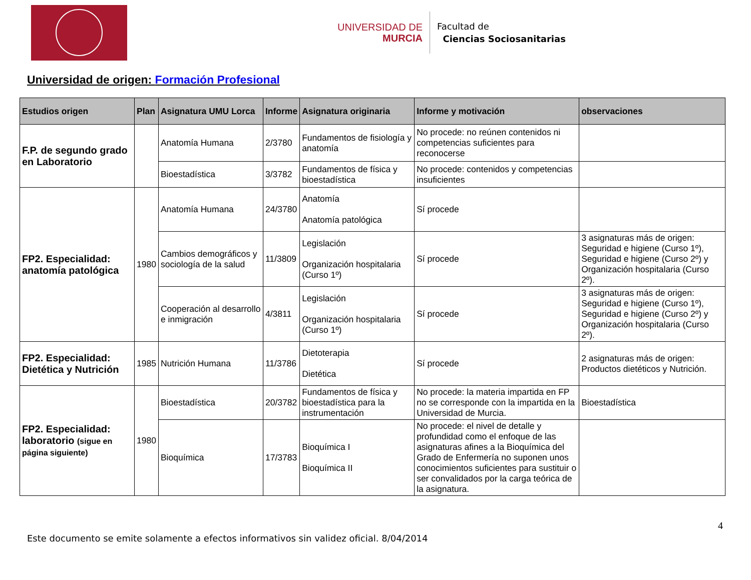UNIVERSIDAD DE
MURCIA
Facultad de
Ciencias Sociosanitarias
Universidad de origen: Formación Profesional
| Estudios origen | Plan | Asignatura UMU Lorca | Informe | Asignatura originaria | Informe y motivación | observaciones |
| --- | --- | --- | --- | --- | --- | --- |
| F.P. de segundo grado en Laboratorio | | Anatomía Humana | 2/3780 | Fundamentos de fisiología y anatomía | No procede: no reúnen contenidos ni competencias suficientes para reconocerse | |
| | | Bioestadística | 3/3782 | Fundamentos de física y bioestadística | No procede: contenidos y competencias insuficientes | |
| FP2. Especialidad: anatomía patológica | 1980 | Anatomía Humana | 24/3780 | Anatomía Anatomía patológica | Sí procede | |
| | | Cambios demográficos y sociología de la salud | 11/3809 | Legislación Organización hospitalaria (Curso 1º) | Sí procede | 3 asignaturas más de origen: Seguridad e higiene (Curso 1º), Seguridad e higiene (Curso 2º) y Organización hospitalaria (Curso 2º). |
| | | Cooperación al desarrollo e inmigración | 4/3811 | Legislación Organización hospitalaria (Curso 1º) | Sí procede | 3 asignaturas más de origen: Seguridad e higiene (Curso 1º), Seguridad e higiene (Curso 2º) y Organización hospitalaria (Curso 2º). |
| FP2. Especialidad: Dietética y Nutrición | 1985 | Nutrición Humana | 11/3786 | Dietoterapia Dietética | Sí procede | 2 asignaturas más de origen: Productos dietéticos y Nutrición. |
| FP2. Especialidad: laboratorio (sigue en página siguiente) | 1980 | Bioestadística | 20/3782 | Fundamentos de física y bioestadística para la instrumentación | No procede: la materia impartida en FP no se corresponde con la impartida en la Universidad de Murcia. | Bioestadística |
| | | Bioquímica | 17/3783 | Bioquímica I Bioquímica II | No procede: el nivel de detalle y profundidad como el enfoque de las asignaturas afines a la Bioquímica del Grado de Enfermería no suponen unos conocimientos suficientes para sustituir o ser convalidados por la carga teórica de la asignatura. | |
Este documento se emite solamente a efectos informativos sin validez oficial. 8/04/2014 4